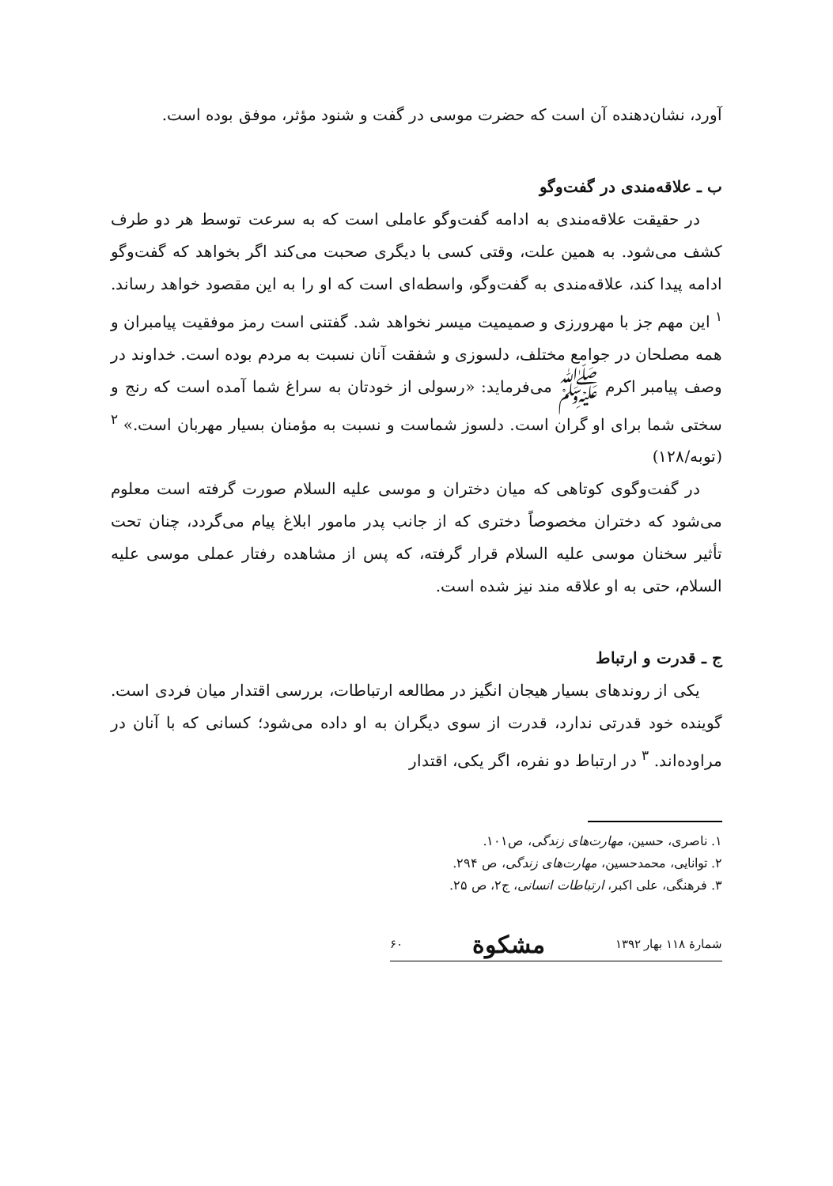آورد، نشان‌دهنده آن است که حضرت موسی در گفت و شنود مؤثر، موفق بوده است.
ب ـ علاقه‌مندی در گفت‌وگو
در حقیقت علاقه‌مندی به ادامه گفت‌وگو عاملی است که به سرعت توسط هر دو طرف کشف می‌شود. به همین علت، وقتی کسی با دیگری صحبت می‌کند اگر بخواهد که گفت‌وگو ادامه پیدا کند، علاقه‌مندی به گفت‌وگو، واسطه‌ای است که او را به این مقصود خواهد رساند. <sup>۱</sup> این مهم جز با مهرورزی و صمیمیت میسر نخواهد شد. گفتنی است رمز موفقیت پیامبران و همه مصلحان در جوامع مختلف، دلسوزی و شفقت آنان نسبت به مردم بوده است. خداوند در وصف پیامبر اکرم ﷺ می‌فرماید: «رسولی از خودتان به سراغ شما آمده است که رنج و سختی شما برای او گران است. دلسوز شماست و نسبت به مؤمنان بسیار مهربان است.» <sup>۲</sup> (توبه/۱۲۸)
در گفت‌وگوی کوتاهی که میان دختران و موسی علیه السلام صورت گرفته است معلوم می‌شود که دختران مخصوصاً دختری که از جانب پدر مامور ابلاغ پیام می‌گردد، چنان تحت تأثیر سخنان موسی علیه السلام قرار گرفته، که پس از مشاهده رفتار عملی موسی علیه السلام، حتی به او علاقه مند نیز شده است.
ج ـ قدرت و ارتباط
یکی از روندهای بسیار هیجان انگیز در مطالعه ارتباطات، بررسی اقتدار میان فردی است. گوینده خود قدرتی ندارد، قدرت از سوی دیگران به او داده می‌شود؛ کسانی که با آنان در مراوده‌اند. <sup>۳</sup> در ارتباط دو نفره، اگر یکی، اقتدار
۱. ناصری، حسین، مهارت‌های زندگی، ص۱۰۱.
۲. توانایی، محمدحسین، مهارت‌های زندگی، ص ۲۹۴.
۳. فرهنگی، علی اکبر، ارتباطات انسانی، ج۲، ص ۲۵.
شمارهٔ ۱۱۸ بهار ۱۳۹۲ مشکوة ۶۰